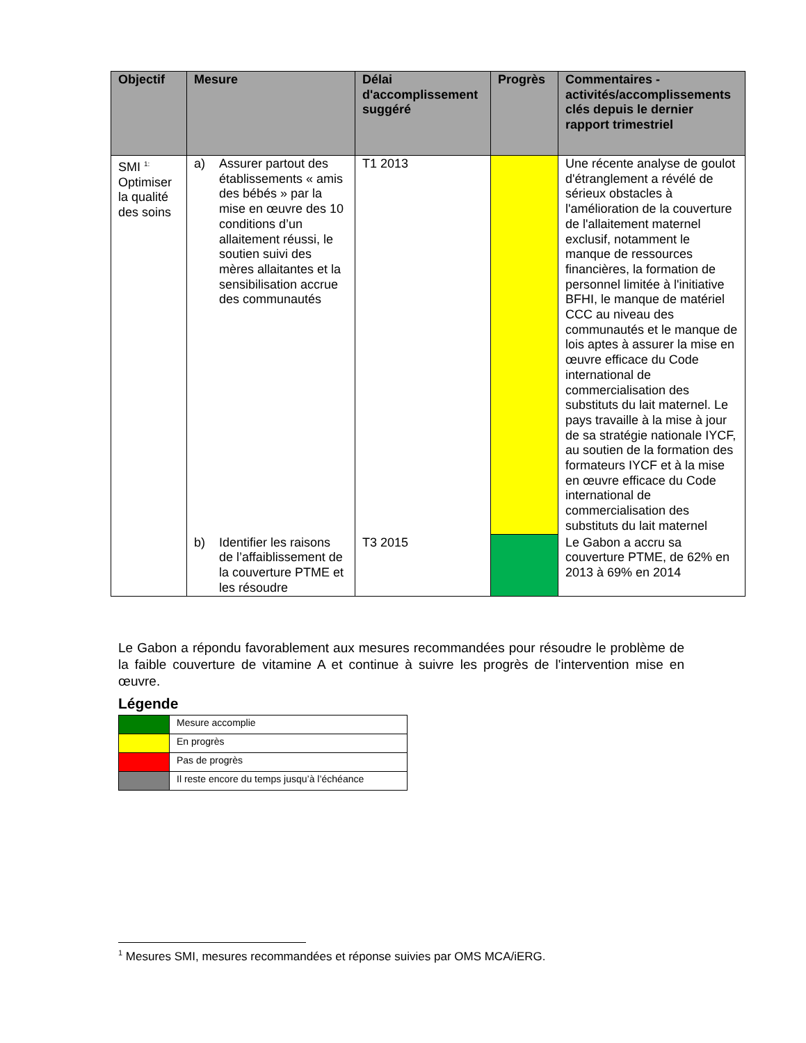| Objectif | Mesure | Délai d'accomplissement suggéré | Progrès | Commentaires - activités/accomplissements clés depuis le dernier rapport trimestriel |
| --- | --- | --- | --- | --- |
| SMI <sup>1:</sup> Optimiser la qualité des soins | a) Assurer partout des établissements « amis des bébés » par la mise en œuvre des 10 conditions d’un allaitement réussi, le soutien suivi des mères allaitantes et la sensibilisation accrue des communautés | T1 2013 | | Une récente analyse de goulot d'étranglement a révélé de sérieux obstacles à l'amélioration de la couverture de l'allaitement maternel exclusif, notamment le manque de ressources financières, la formation de personnel limitée à l'initiative BFHI, le manque de matériel CCC au niveau des communautés et le manque de lois aptes à assurer la mise en œuvre efficace du Code international de commercialisation des substituts du lait maternel. Le pays travaille à la mise à jour de sa stratégie nationale IYCF, au soutien de la formation des formateurs IYCF et à la mise en œuvre efficace du Code international de commercialisation des substituts du lait maternel |
| | b) Identifier les raisons de l’affaiblissement de la couverture PTME et les résoudre | T3 2015 | | Le Gabon a accru sa couverture PTME, de 62% en 2013 à 69% en 2014 |
Le Gabon a répondu favorablement aux mesures recommandées pour résoudre le problème de la faible couverture de vitamine A et continue à suivre les progrès de l'intervention mise en œuvre.
Légende
| | Mesure accomplie |
| | En progrès |
| | Pas de progrès |
| | Il reste encore du temps jusqu’à l’échéance |
<sup>1</sup> Mesures SMI, mesures recommandées et réponse suivies par OMS MCA/iERG.